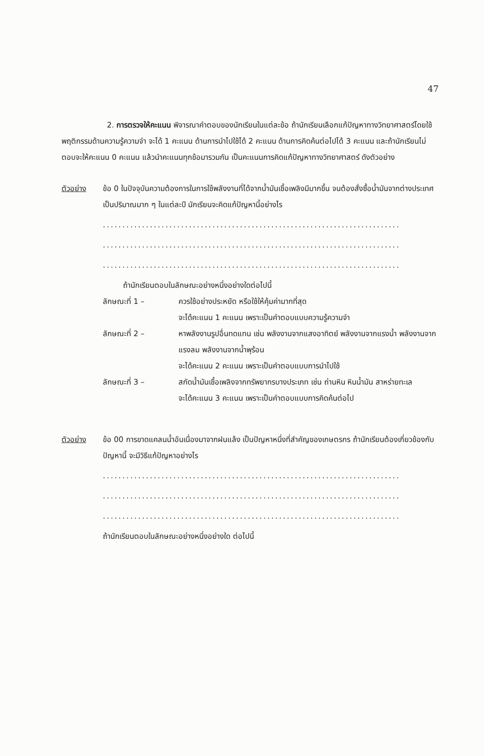47
2. การตรวจให้คะแนน พิจารณาคำตอบของนักเรียนในแต่ละข้อ ถ้านักเรียนเลือกแก้ปัญหาทางวิทยาศาสตร์โดยใช้พฤติกรรมด้านความรู้ความจำ จะได้ 1 คะแนน ด้านการนำไปใช้ได้ 2 คะแนน ด้านการคิดค้นต่อไปได้ 3 คะแนน และถ้านักเรียนไม่ตอบจะให้คะแนน 0 คะแนน แล้วนำคะแนนทุกข้อมารวมกัน เป็นคะแนนการคิดแก้ปัญหาทางวิทยาศาสตร์ ดังตัวอย่าง
ตัวอย่าง ข้อ 0 ในปัจจุบันความต้องการในการใช้พลังงานที่ได้จากน้ำมันเชื้อเพลิงมีมากขึ้น จนต้องสั่งซื้อน้ำมันจากต่างประเทศเป็นปริมาณมาก ๆ ในแต่ละปี นักเรียนจะคิดแก้ปัญหานี้อย่างไร
............................................................................
............................................................................
............................................................................
ถ้านักเรียนตอบในลักษณะอย่างหนึ่งอย่างใดต่อไปนี้
ลักษณะที่ 1 – ควรใช้อย่างประหยัด หรือใช้ให้คุ้มค่ามากที่สุด
จะได้คะแนน 1 คะแนน เพราะเป็นคำตอบแบบความรู้ความจำ
ลักษณะที่ 2 – หาพลังงานรูปอื่นทดแทน เช่น พลังงานจากแสงอาทิตย์ พลังงานจากแรงน้ำ พลังงานจากแรงลม พลังงานจากน้ำพุร้อน
จะได้คะแนน 2 คะแนน เพราะเป็นคำตอบแบบการนำไปใช้
ลักษณะที่ 3 – สกัดน้ำมันเชื้อเพลิงจากทรัพยากรบางประเภท เช่น ถ่านหิน หินน้ำมัน สาหร่ายทะเล
จะได้คะแนน 3 คะแนน เพราะเป็นคำตอบแบบการคิดค้นต่อไป
ตัวอย่าง ข้อ 00 การขาดแคลนน้ำอันเนื่องมาจากฝนแล้ง เป็นปัญหาหนึ่งที่สำคัญของเกษตรกร ถ้านักเรียนต้องเกี่ยวข้องกับปัญหานี้ จะมีวิธีแก้ปัญหาอย่างไร
............................................................................
............................................................................
............................................................................
ถ้านักเรียนตอบในลักษณะอย่างหนึ่งอย่างใด ต่อไปนี้